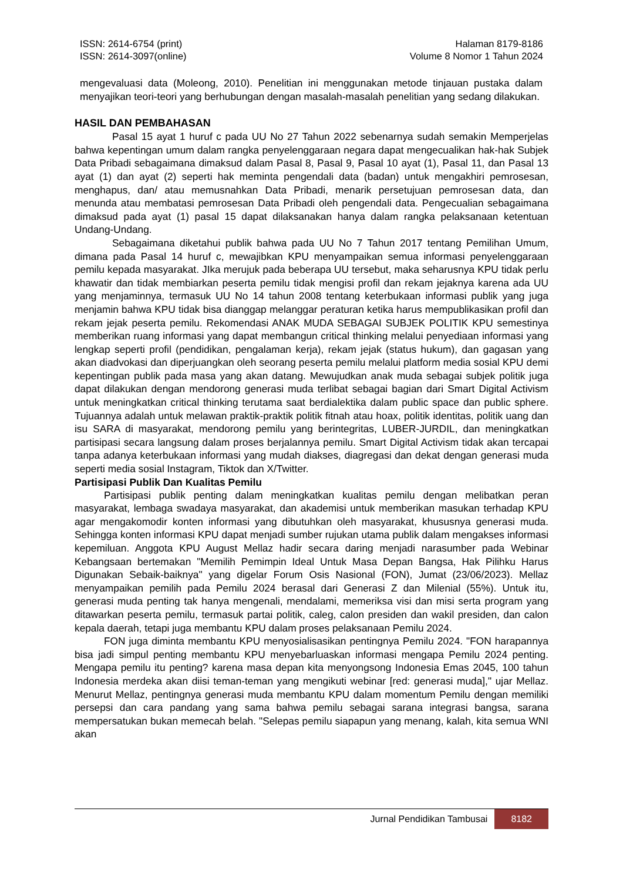ISSN: 2614-6754 (print)
ISSN: 2614-3097(online)
Halaman 8179-8186
Volume 8 Nomor 1 Tahun 2024
mengevaluasi data (Moleong, 2010). Penelitian ini menggunakan metode tinjauan pustaka dalam menyajikan teori-teori yang berhubungan dengan masalah-masalah penelitian yang sedang dilakukan.
HASIL DAN PEMBAHASAN
Pasal 15 ayat 1 huruf c pada UU No 27 Tahun 2022 sebenarnya sudah semakin Memperjelas bahwa kepentingan umum dalam rangka penyelenggaraan negara dapat mengecualikan hak-hak Subjek Data Pribadi sebagaimana dimaksud dalam Pasal 8, Pasal 9, Pasal 10 ayat (1), Pasal 11, dan Pasal 13 ayat (1) dan ayat (2) seperti hak meminta pengendali data (badan) untuk mengakhiri pemrosesan, menghapus, dan/ atau memusnahkan Data Pribadi, menarik persetujuan pemrosesan data, dan menunda atau membatasi pemrosesan Data Pribadi oleh pengendali data. Pengecualian sebagaimana dimaksud pada ayat (1) pasal 15 dapat dilaksanakan hanya dalam rangka pelaksanaan ketentuan Undang-Undang.
Sebagaimana diketahui publik bahwa pada UU No 7 Tahun 2017 tentang Pemilihan Umum, dimana pada Pasal 14 huruf c, mewajibkan KPU menyampaikan semua informasi penyelenggaraan pemilu kepada masyarakat. JIka merujuk pada beberapa UU tersebut, maka seharusnya KPU tidak perlu khawatir dan tidak membiarkan peserta pemilu tidak mengisi profil dan rekam jejaknya karena ada UU yang menjaminnya, termasuk UU No 14 tahun 2008 tentang keterbukaan informasi publik yang juga menjamin bahwa KPU tidak bisa dianggap melanggar peraturan ketika harus mempublikasikan profil dan rekam jejak peserta pemilu. Rekomendasi ANAK MUDA SEBAGAI SUBJEK POLITIK KPU semestinya memberikan ruang informasi yang dapat membangun critical thinking melalui penyediaan informasi yang lengkap seperti profil (pendidikan, pengalaman kerja), rekam jejak (status hukum), dan gagasan yang akan diadvokasi dan diperjuangkan oleh seorang peserta pemilu melalui platform media sosial KPU demi kepentingan publik pada masa yang akan datang. Mewujudkan anak muda sebagai subjek politik juga dapat dilakukan dengan mendorong generasi muda terlibat sebagai bagian dari Smart Digital Activism untuk meningkatkan critical thinking terutama saat berdialektika dalam public space dan public sphere. Tujuannya adalah untuk melawan praktik-praktik politik fitnah atau hoax, politik identitas, politik uang dan isu SARA di masyarakat, mendorong pemilu yang berintegritas, LUBER-JURDIL, dan meningkatkan partisipasi secara langsung dalam proses berjalannya pemilu. Smart Digital Activism tidak akan tercapai tanpa adanya keterbukaan informasi yang mudah diakses, diagregasi dan dekat dengan generasi muda seperti media sosial Instagram, Tiktok dan X/Twitter.
Partisipasi Publik Dan Kualitas Pemilu
Partisipasi publik penting dalam meningkatkan kualitas pemilu dengan melibatkan peran masyarakat, lembaga swadaya masyarakat, dan akademisi untuk memberikan masukan terhadap KPU agar mengakomodir konten informasi yang dibutuhkan oleh masyarakat, khususnya generasi muda. Sehingga konten informasi KPU dapat menjadi sumber rujukan utama publik dalam mengakses informasi kepemiluan. Anggota KPU August Mellaz hadir secara daring menjadi narasumber pada Webinar Kebangsaan bertemakan "Memilih Pemimpin Ideal Untuk Masa Depan Bangsa, Hak Pilihku Harus Digunakan Sebaik-baiknya" yang digelar Forum Osis Nasional (FON), Jumat (23/06/2023). Mellaz menyampaikan pemilih pada Pemilu 2024 berasal dari Generasi Z dan Milenial (55%). Untuk itu, generasi muda penting tak hanya mengenali, mendalami, memeriksa visi dan misi serta program yang ditawarkan peserta pemilu, termasuk partai politik, caleg, calon presiden dan wakil presiden, dan calon kepala daerah, tetapi juga membantu KPU dalam proses pelaksanaan Pemilu 2024.
FON juga diminta membantu KPU menyosialisasikan pentingnya Pemilu 2024. "FON harapannya bisa jadi simpul penting membantu KPU menyebarluaskan informasi mengapa Pemilu 2024 penting. Mengapa pemilu itu penting? karena masa depan kita menyongsong Indonesia Emas 2045, 100 tahun Indonesia merdeka akan diisi teman-teman yang mengikuti webinar [red: generasi muda]," ujar Mellaz. Menurut Mellaz, pentingnya generasi muda membantu KPU dalam momentum Pemilu dengan memiliki persepsi dan cara pandang yang sama bahwa pemilu sebagai sarana integrasi bangsa, sarana mempersatukan bukan memecah belah. "Selepas pemilu siapapun yang menang, kalah, kita semua WNI akan
Jurnal Pendidikan Tambusai 8182